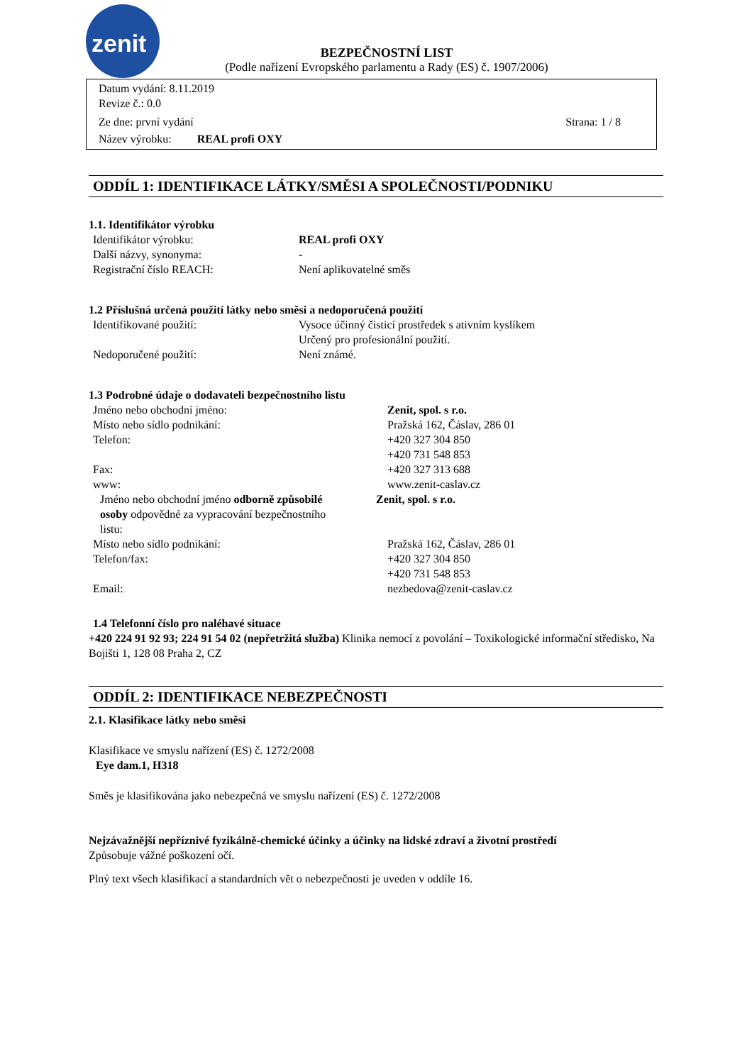zenit
BEZPEČNOSTNÍ LIST
(Podle nařízení Evropského parlamentu a Rady (ES) č. 1907/2006)
Datum vydání: 8.11.2019
Revize č.: 0.0
Ze dne: první vydání Strana: 1 / 8
Název výrobku: REAL profi OXY
ODDÍL 1: IDENTIFIKACE LÁTKY/SMĚSI A SPOLEČNOSTI/PODNIKU
1.1. Identifikátor výrobku
Identifikátor výrobku: REAL profi OXY
Další názvy, synonyma: -
Registrační číslo REACH: Není aplikovatelné směs
1.2 Příslušná určená použití látky nebo směsi a nedoporučená použití
Identifikované použití: Vysoce účinný čisticí prostředek s ativním kyslíkem
Určený pro profesionální použití.
Nedoporučené použití: Není známé.
1.3 Podrobné údaje o dodavateli bezpečnostního listu
Jméno nebo obchodní jméno: Zenit, spol. s r.o.
Místo nebo sídlo podnikání: Pražská 162, Čáslav, 286 01
Telefon: +420 327 304 850
+420 731 548 853
Fax: +420 327 313 688
www: www.zenit-caslav.cz
Jméno nebo obchodní jméno odborně způsobilé osoby odpovědné za vypracování bezpečnostního listu:
Zenit, spol. s r.o.
Místo nebo sídlo podnikání: Pražská 162, Čáslav, 286 01
Telefon/fax: +420 327 304 850
+420 731 548 853
Email: nezbedova@zenit-caslav.cz
1.4 Telefonní číslo pro naléhavé situace
+420 224 91 92 93; 224 91 54 02 (nepřetržitá služba) Klinika nemocí z povolání – Toxikologické informační středisko, Na Bojišti 1, 128 08 Praha 2, CZ
ODDÍL 2: IDENTIFIKACE NEBEZPEČNOSTI
2.1. Klasifikace látky nebo směsi
Klasifikace ve smyslu nařízení (ES) č. 1272/2008
Eye dam.1, H318
Směs je klasifikována jako nebezpečná ve smyslu nařízení (ES) č. 1272/2008
Nejzávažnější nepříznivé fyzikálně-chemické účinky a účinky na lidské zdraví a životní prostředí
Způsobuje vážné poškození očí.
Plný text všech klasifikací a standardních vět o nebezpečnosti je uveden v oddíle 16.